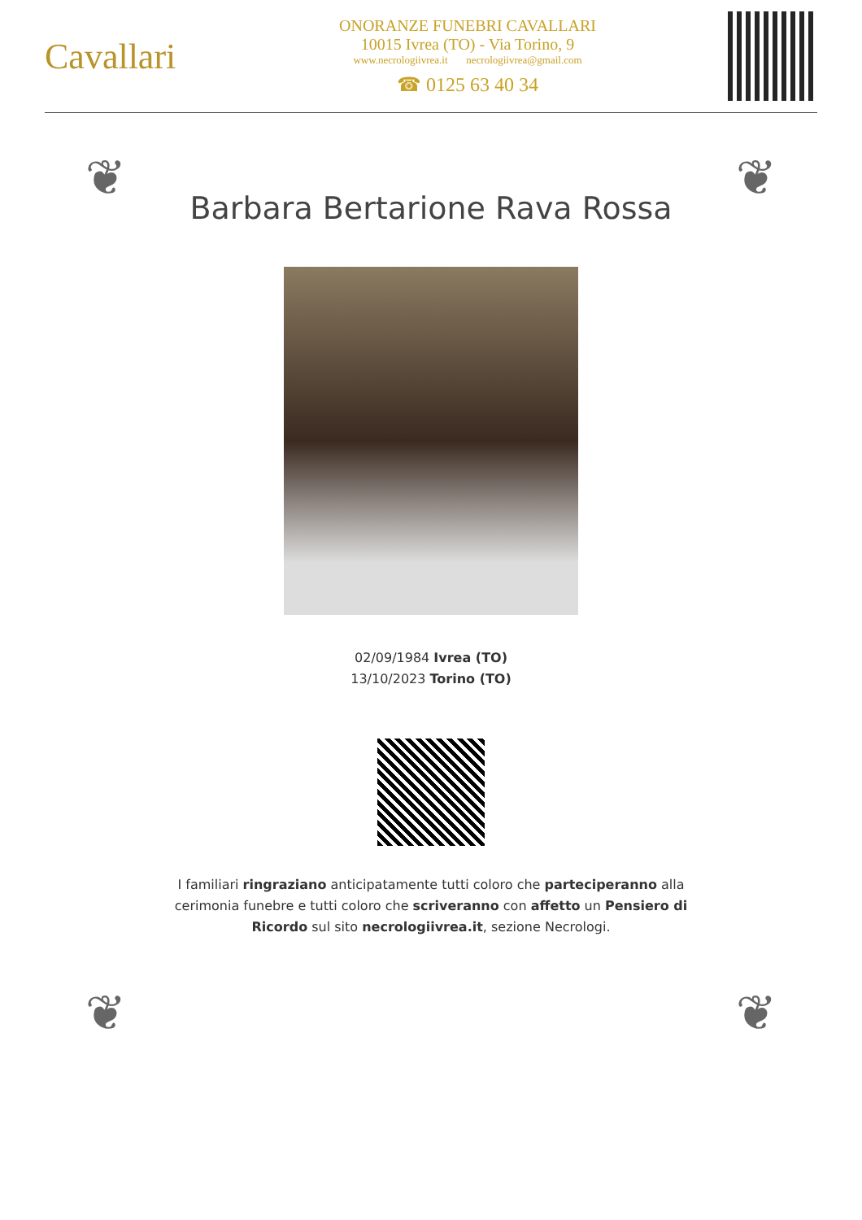Cavallari
ONORANZE FUNEBRI CAVALLARI
10015 Ivrea (TO) - Via Torino, 9
www.necrologiivrea.it necrologiivrea@gmail.com
☎ 0125 63 40 34
❦ ❦
❦ ❦
Barbara Bertarione Rava Rossa
02/09/1984 Ivrea (TO)
13/10/2023 Torino (TO)
I familiari ringraziano anticipatamente tutti coloro che parteciperanno alla cerimonia funebre e tutti coloro che scriveranno con affetto un Pensiero di Ricordo sul sito necrologiivrea.it, sezione Necrologi.